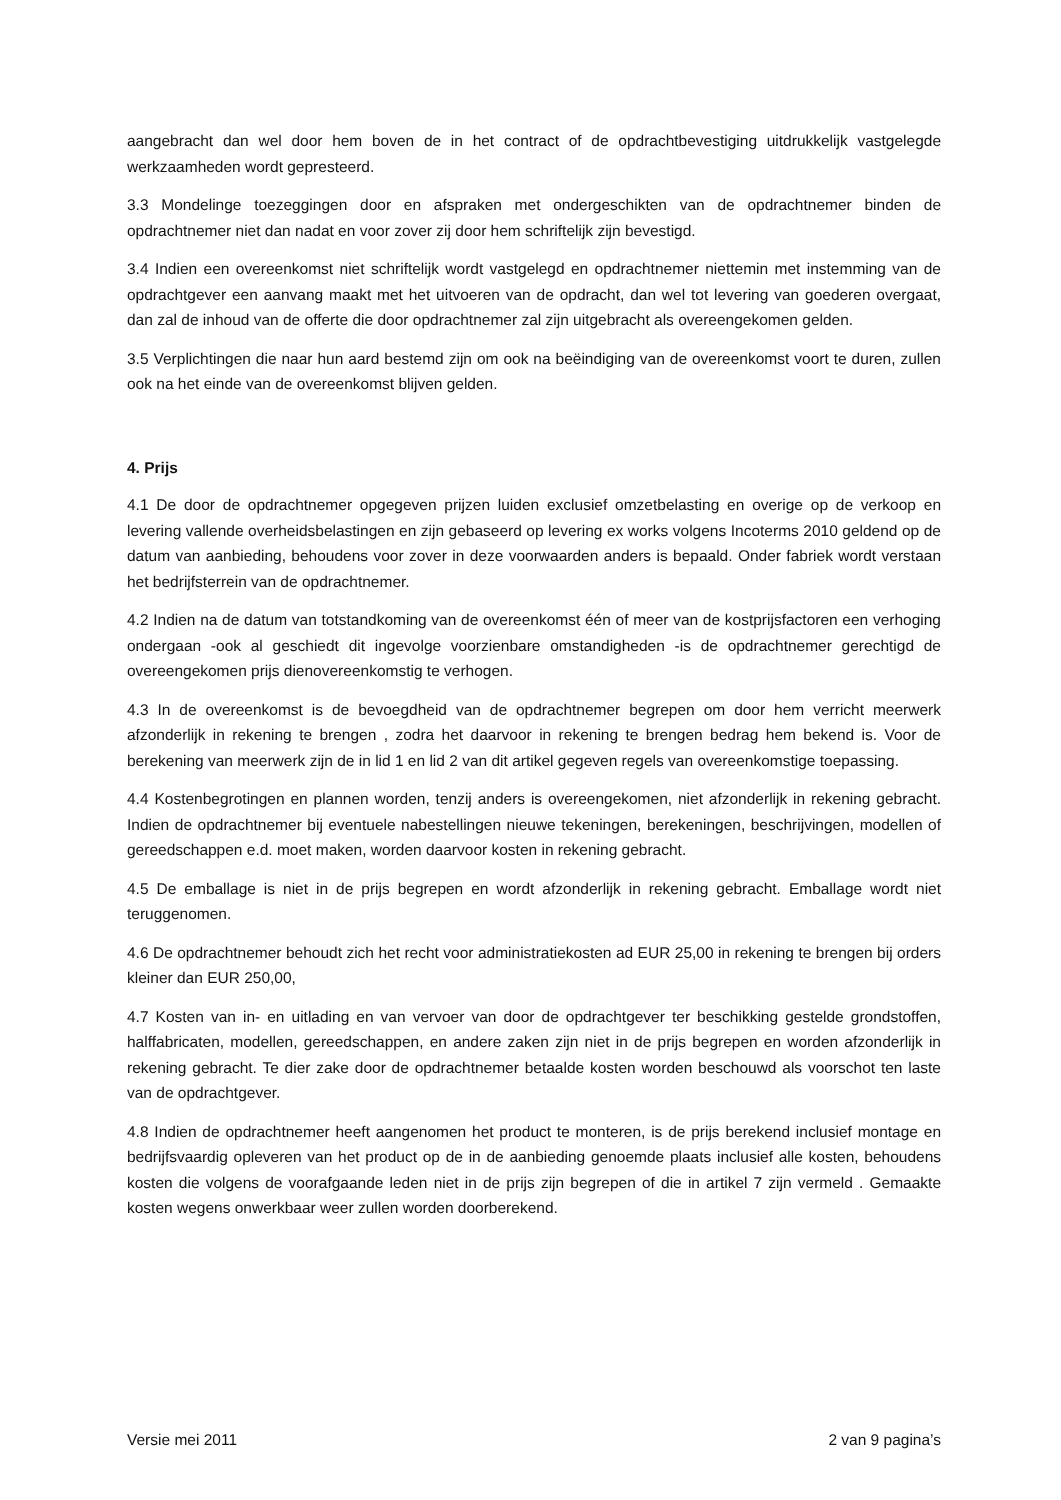aangebracht dan wel door hem boven de in het contract of de opdrachtbevestiging uitdrukkelijk vastgelegde werkzaamheden wordt gepresteerd.
3.3 Mondelinge toezeggingen door en afspraken met ondergeschikten van de opdrachtnemer binden de opdrachtnemer niet dan nadat en voor zover zij door hem schriftelijk zijn bevestigd.
3.4 Indien een overeenkomst niet schriftelijk wordt vastgelegd en opdrachtnemer niettemin met instemming van de opdrachtgever een aanvang maakt met het uitvoeren van de opdracht, dan wel tot levering van goederen overgaat, dan zal de inhoud van de offerte die door opdrachtnemer zal zijn uitgebracht als overeengekomen gelden.
3.5 Verplichtingen die naar hun aard bestemd zijn om ook na beëindiging van de overeenkomst voort te duren, zullen ook na het einde van de overeenkomst blijven gelden.
4. Prijs
4.1 De door de opdrachtnemer opgegeven prijzen luiden exclusief omzetbelasting en overige op de verkoop en levering vallende overheidsbelastingen en zijn gebaseerd op levering ex works volgens Incoterms 2010 geldend op de datum van aanbieding, behoudens voor zover in deze voorwaarden anders is bepaald. Onder fabriek wordt verstaan het bedrijfsterrein van de opdrachtnemer.
4.2 Indien na de datum van totstandkoming van de overeenkomst één of meer van de kostprijsfactoren een verhoging ondergaan -ook al geschiedt dit ingevolge voorzienbare omstandigheden -is de opdrachtnemer gerechtigd de overeengekomen prijs dienovereenkomstig te verhogen.
4.3 In de overeenkomst is de bevoegdheid van de opdrachtnemer begrepen om door hem verricht meerwerk afzonderlijk in rekening te brengen , zodra het daarvoor in rekening te brengen bedrag hem bekend is. Voor de berekening van meerwerk zijn de in lid 1 en lid 2 van dit artikel gegeven regels van overeenkomstige toepassing.
4.4 Kostenbegrotingen en plannen worden, tenzij anders is overeengekomen, niet afzonderlijk in rekening gebracht. Indien de opdrachtnemer bij eventuele nabestellingen nieuwe tekeningen, berekeningen, beschrijvingen, modellen of gereedschappen e.d. moet maken, worden daarvoor kosten in rekening gebracht.
4.5 De emballage is niet in de prijs begrepen en wordt afzonderlijk in rekening gebracht. Emballage wordt niet teruggenomen.
4.6 De opdrachtnemer behoudt zich het recht voor administratiekosten ad EUR 25,00 in rekening te brengen bij orders kleiner dan EUR 250,00,
4.7 Kosten van in- en uitlading en van vervoer van door de opdrachtgever ter beschikking gestelde grondstoffen, halffabricaten, modellen, gereedschappen, en andere zaken zijn niet in de prijs begrepen en worden afzonderlijk in rekening gebracht. Te dier zake door de opdrachtnemer betaalde kosten worden beschouwd als voorschot ten laste van de opdrachtgever.
4.8 Indien de opdrachtnemer heeft aangenomen het product te monteren, is de prijs berekend inclusief montage en bedrijfsvaardig opleveren van het product op de in de aanbieding genoemde plaats inclusief alle kosten, behoudens kosten die volgens de voorafgaande leden niet in de prijs zijn begrepen of die in artikel 7 zijn vermeld . Gemaakte kosten wegens onwerkbaar weer zullen worden doorberekend.
Versie mei 2011 2 van 9 pagina’s